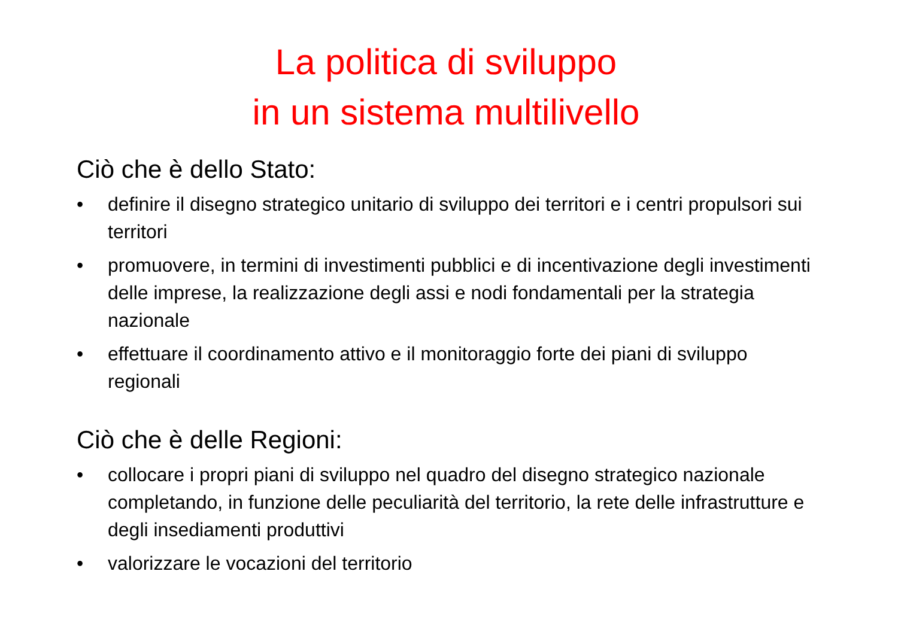La politica di sviluppo
in un sistema multilivello
Ciò che è dello Stato:
• definire il disegno strategico unitario di sviluppo dei territori e i centri propulsori sui territori
• promuovere, in termini di investimenti pubblici e di incentivazione degli investimenti delle imprese, la realizzazione degli assi e nodi fondamentali per la strategia nazionale
• effettuare il coordinamento attivo e il monitoraggio forte dei piani di sviluppo regionali
Ciò che è delle Regioni:
• collocare i propri piani di sviluppo nel quadro del disegno strategico nazionale completando, in funzione delle peculiarità del territorio, la rete delle infrastrutture e degli insediamenti produttivi
• valorizzare le vocazioni del territorio